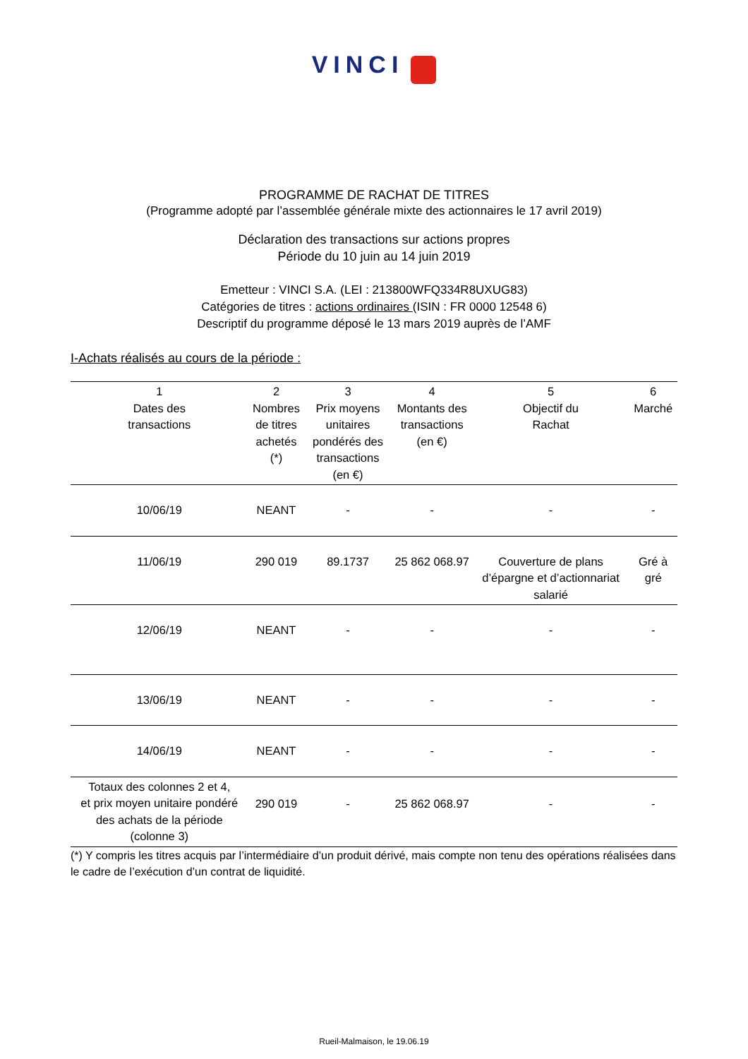VINCI
PROGRAMME DE RACHAT DE TITRES
(Programme adopté par l’assemblée générale mixte des actionnaires le 17 avril 2019)
Déclaration des transactions sur actions propres
Période du 10 juin au 14 juin 2019
Emetteur : VINCI S.A. (LEI : 213800WFQ334R8UXUG83)
Catégories de titres : actions ordinaires (ISIN : FR 0000 12548 6)
Descriptif du programme déposé le 13 mars 2019 auprès de l’AMF
I-Achats réalisés au cours de la période :
| 1 Dates des transactions | 2 Nombres de titres achetés (*) | 3 Prix moyens unitaires pondérés des transactions (en €) | 4 Montants des transactions (en €) | 5 Objectif du Rachat | 6 Marché |
| --- | --- | --- | --- | --- | --- |
| 10/06/19 | NEANT | - | - | - | - |
| 11/06/19 | 290 019 | 89.1737 | 25 862 068.97 | Couverture de plans d’épargne et d’actionnariat salarié | Gré à gré |
| 12/06/19 | NEANT | - | - | - | - |
| 13/06/19 | NEANT | - | - | - | - |
| 14/06/19 | NEANT | - | - | - | - |
| Totaux des colonnes 2 et 4, et prix moyen unitaire pondéré des achats de la période (colonne 3) | 290 019 | - | 25 862 068.97 | - | - |
(*) Y compris les titres acquis par l’intermédiaire d’un produit dérivé, mais compte non tenu des opérations réalisées dans le cadre de l’exécution d’un contrat de liquidité.
Rueil-Malmaison, le 19.06.19